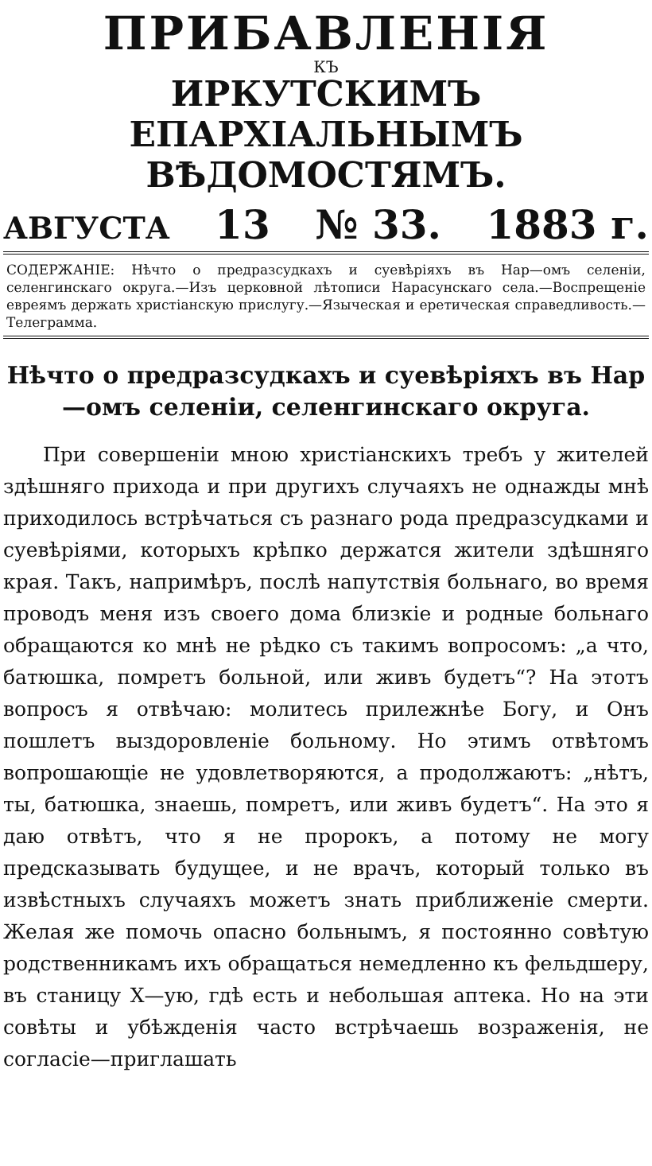ПРИБАВЛЕНІЯ
КЪ
ИРКУТСКИМЪ ЕПАРХІАЛЬНЫМЪ
ВѢДОМОСТЯМЪ.
АВГУСТА 13 № 33. 1883 г.
СОДЕРЖАНІЕ: Нѣчто о предразсудкахъ и суевѣріяхъ въ Нар—омъ селеніи, селенгинскаго округа.—Изъ церковной лѣтописи Нарасунскаго села.—Воспрещеніе евреямъ держать христіанскую прислугу.—Языческая и еретическая справедливость.—Телеграмма.
Нѣчто о предразсудкахъ и суевѣріяхъ въ Нар—омъ селеніи, селенгинскаго округа.
При совершеніи мною христіанскихъ требъ у жителей здѣшняго прихода и при другихъ случаяхъ не однажды мнѣ приходилось встрѣчаться съ разнаго рода предразсудками и суевѣріями, которыхъ крѣпко держатся жители здѣшняго края. Такъ, напримѣръ, послѣ напутствія больнаго, во время проводъ меня изъ своего дома близкіе и родные больнаго обращаются ко мнѣ не рѣдко съ такимъ вопросомъ: „а что, батюшка, помретъ больной, или живъ будетъ“? На этотъ вопросъ я отвѣчаю: молитесь прилежнѣе Богу, и Онъ пошлетъ выздоровленіе больному. Но этимъ отвѣтомъ вопрошающіе не удовлетворяются, а продолжаютъ: „нѣтъ, ты, батюшка, знаешь, помретъ, или живъ будетъ“. На это я даю отвѣтъ, что я не пророкъ, а потому не могу предсказывать будущее, и не врачъ, который только въ извѣстныхъ случаяхъ можетъ знать приближеніе смерти. Желая же помочь опасно больнымъ, я постоянно совѣтую родственникамъ ихъ обращаться немедленно къ фельдшеру, въ станицу Х—ую, гдѣ есть и небольшая аптека. Но на эти совѣты и убѣжденія часто встрѣчаешь возраженія, не согласіе—приглашать